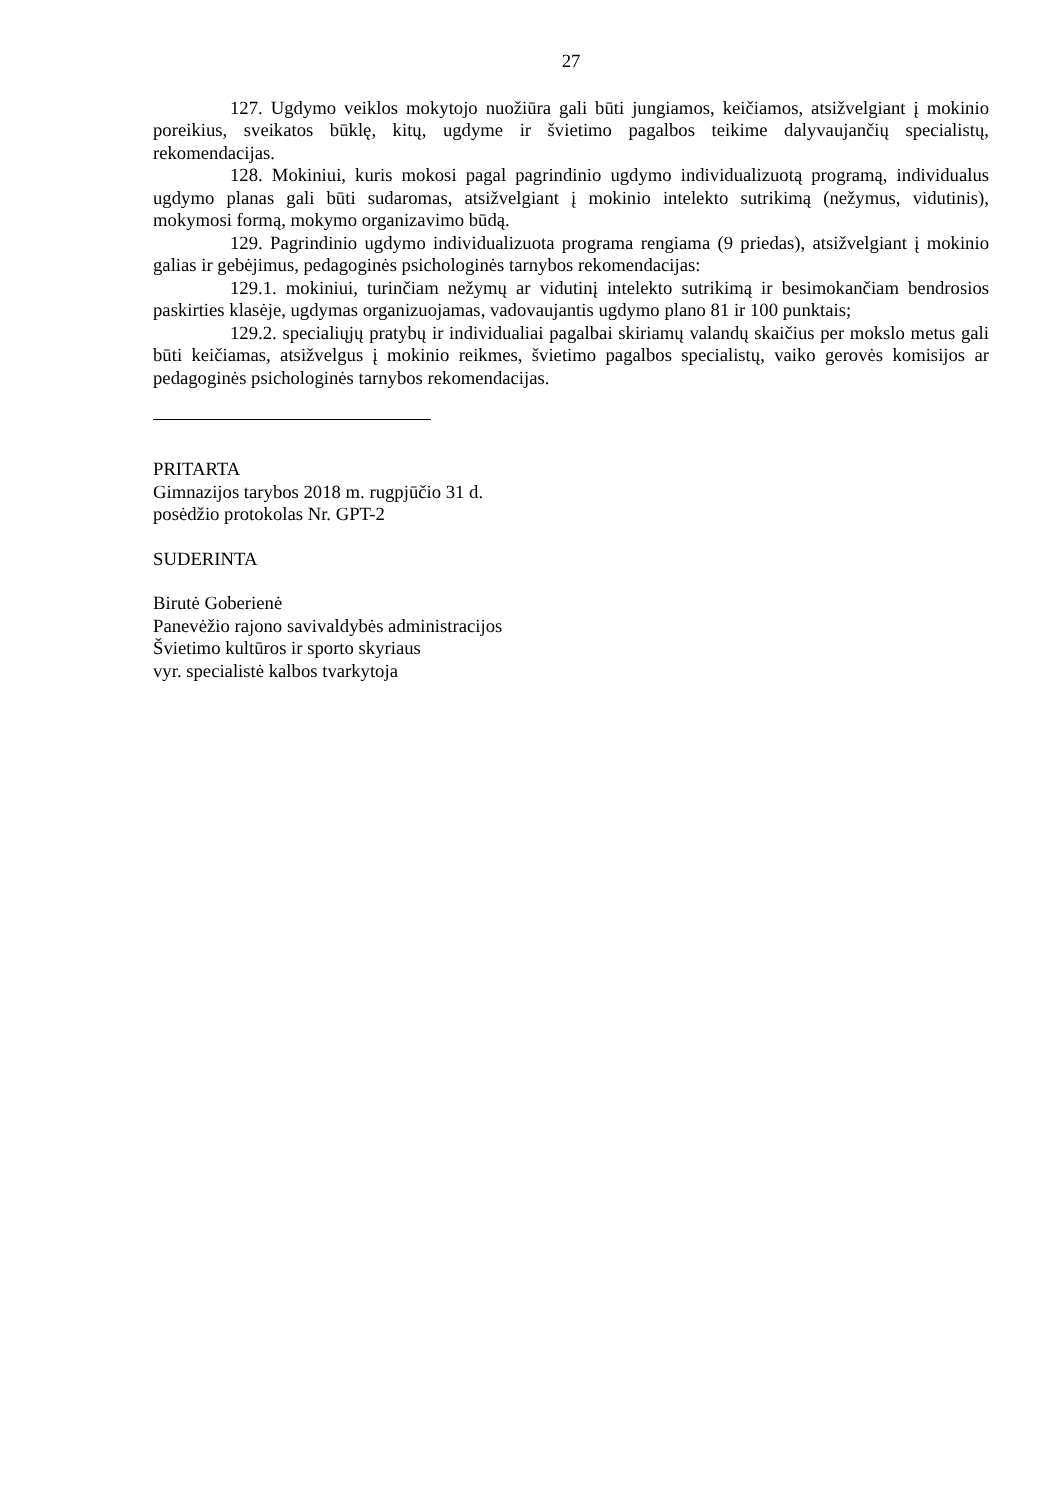27
127. Ugdymo veiklos mokytojo nuožiūra gali būti jungiamos, keičiamos, atsižvelgiant į mokinio poreikius, sveikatos būklę, kitų, ugdyme ir švietimo pagalbos teikime dalyvaujančių specialistų, rekomendacijas.
128. Mokiniui, kuris mokosi pagal pagrindinio ugdymo individualizuotą programą, individualus ugdymo planas gali būti sudaromas, atsižvelgiant į mokinio intelekto sutrikimą (nežymus, vidutinis), mokymosi formą, mokymo organizavimo būdą.
129. Pagrindinio ugdymo individualizuota programa rengiama (9 priedas), atsižvelgiant į mokinio galias ir gebėjimus, pedagoginės psichologinės tarnybos rekomendacijas:
129.1. mokiniui, turinčiam nežymų ar vidutinį intelekto sutrikimą ir besimokančiam bendrosios paskirties klasėje, ugdymas organizuojamas, vadovaujantis ugdymo plano 81 ir 100 punktais;
129.2. specialiųjų pratybų ir individualiai pagalbai skiriamų valandų skaičius per mokslo metus gali būti keičiamas, atsižvelgus į mokinio reikmes, švietimo pagalbos specialistų, vaiko gerovės komisijos ar pedagoginės psichologinės tarnybos rekomendacijas.
PRITARTA
Gimnazijos tarybos 2018 m. rugpjūčio 31 d.
posėdžio protokolas Nr. GPT-2
SUDERINTA
Birutė Goberienė
Panevėžio rajono savivaldybės administracijos
Švietimo kultūros ir sporto skyriaus
vyr. specialistė kalbos tvarkytoja